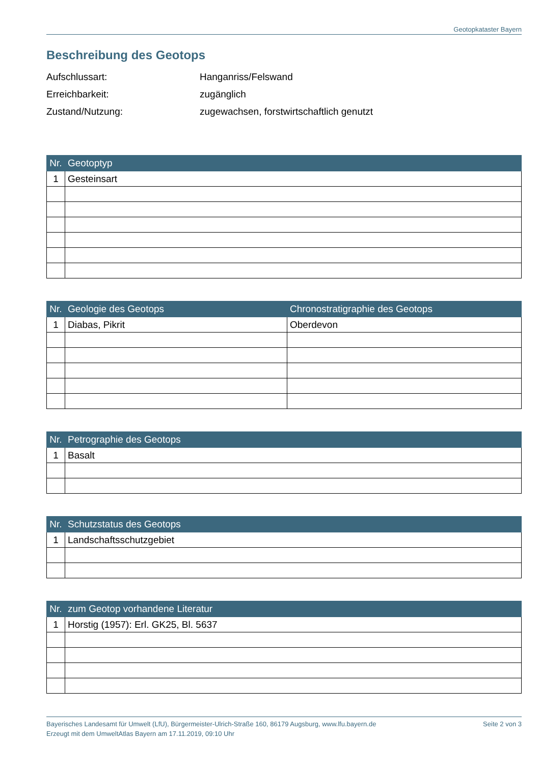Geotopkataster Bayern
Beschreibung des Geotops
Aufschlussart: Hanganriss/Felswand
Erreichbarkeit: zugänglich
Zustand/Nutzung: zugewachsen, forstwirtschaftlich genutzt
| Nr. | Geotoptyp |
| --- | --- |
| 1 | Gesteinsart |
| Nr. | Geologie des Geotops | Chronostratigraphie des Geotops |
| --- | --- | --- |
| 1 | Diabas, Pikrit | Oberdevon |
| Nr. | Petrographie des Geotops |
| --- | --- |
| 1 | Basalt |
| Nr. | Schutzstatus des Geotops |
| --- | --- |
| 1 | Landschaftsschutzgebiet |
| Nr. | zum Geotop vorhandene Literatur |
| --- | --- |
| 1 | Horstig (1957): Erl. GK25, Bl. 5637 |
Bayerisches Landesamt für Umwelt (LfU), Bürgermeister-Ulrich-Straße 160, 86179 Augsburg, www.lfu.bayern.de
Erzeugt mit dem UmweltAtlas Bayern am 17.11.2019, 09:10 Uhr
Seite 2 von 3